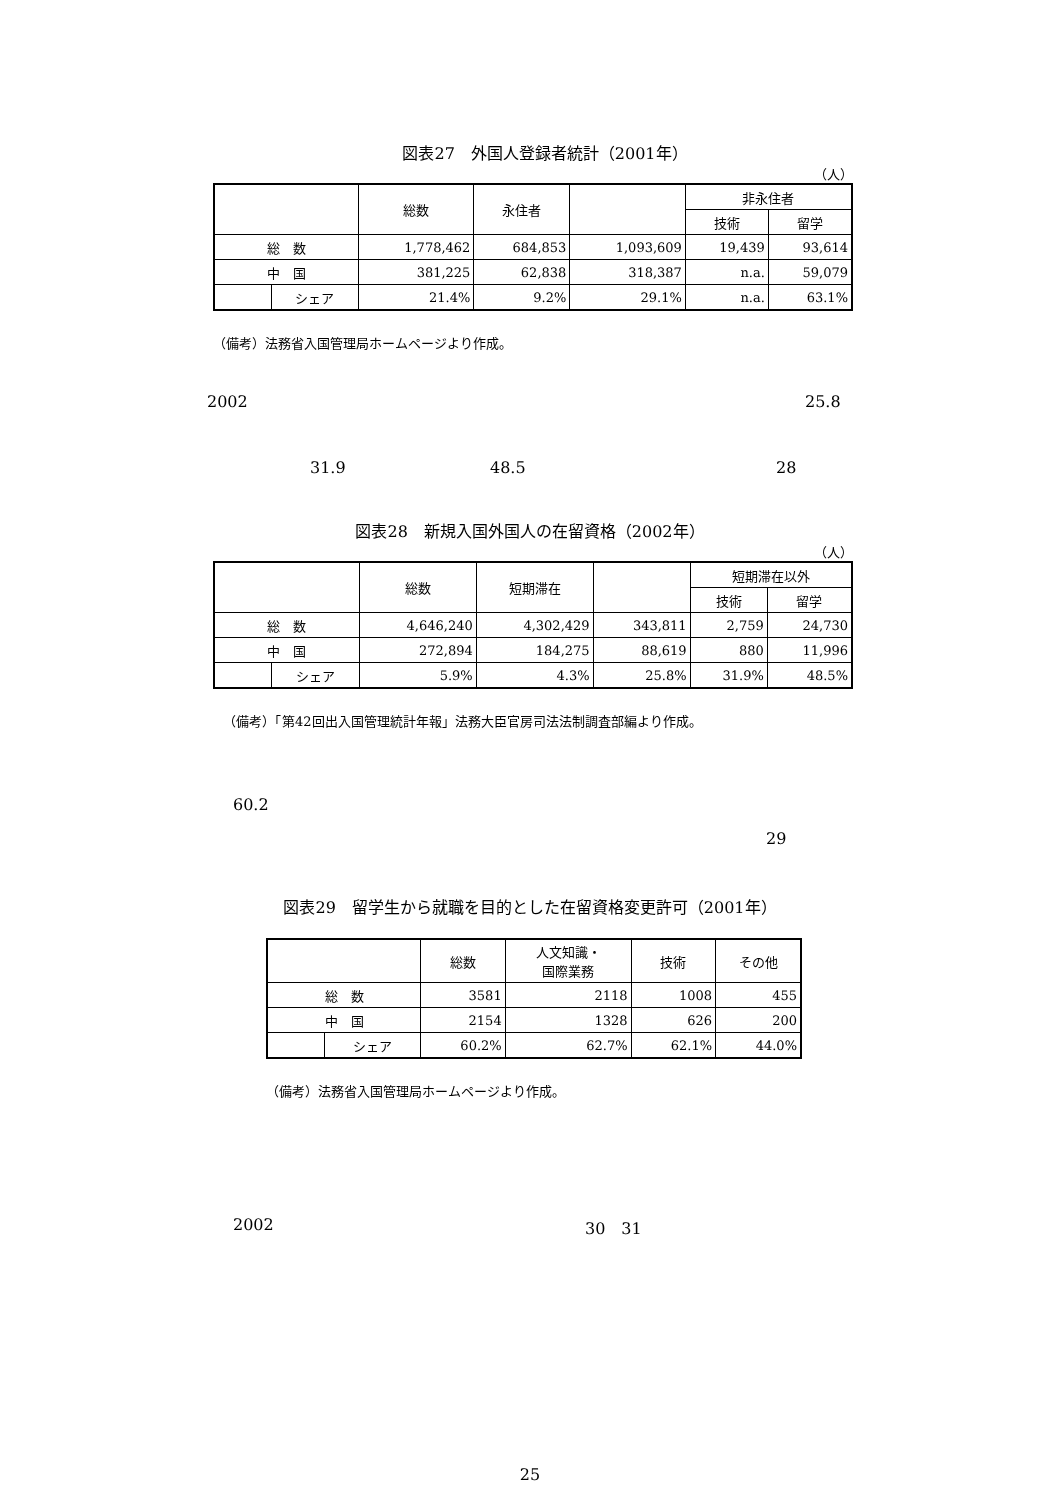図表27　外国人登録者統計（2001年）
（人）
| | | 総数 | 永住者 | | 非永住者 | |
| --- | --- | --- | --- | --- | --- | --- |
| | | | | | 技術 | 留学 |
| 総 数 | | 1,778,462 | 684,853 | 1,093,609 | 19,439 | 93,614 |
| 中 国 | | 381,225 | 62,838 | 318,387 | n.a. | 59,079 |
| | シェア | 21.4% | 9.2% | 29.1% | n.a. | 63.1% |
（備考）法務省入国管理局ホームページより作成。
2002 25.8
31.9 48.5 28
図表28　新規入国外国人の在留資格（2002年）
（人）
| | | 総数 | 短期滞在 | | 短期滞在以外 | |
| --- | --- | --- | --- | --- | --- | --- |
| | | | | | 技術 | 留学 |
| 総 数 | | 4,646,240 | 4,302,429 | 343,811 | 2,759 | 24,730 |
| 中 国 | | 272,894 | 184,275 | 88,619 | 880 | 11,996 |
| | シェア | 5.9% | 4.3% | 25.8% | 31.9% | 48.5% |
（備考）「第42回出入国管理統計年報」法務大臣官房司法法制調査部編より作成。
60.2 29
図表29　留学生から就職を目的とした在留資格変更許可（2001年）
| | | 総数 | 人文知識・ 国際業務 | 技術 | その他 |
| --- | --- | --- | --- | --- | --- |
| 総 数 | | 3581 | 2118 | 1008 | 455 |
| 中 国 | | 2154 | 1328 | 626 | 200 |
| | シェア | 60.2% | 62.7% | 62.1% | 44.0% |
（備考）法務省入国管理局ホームページより作成。
2002 30　31
25